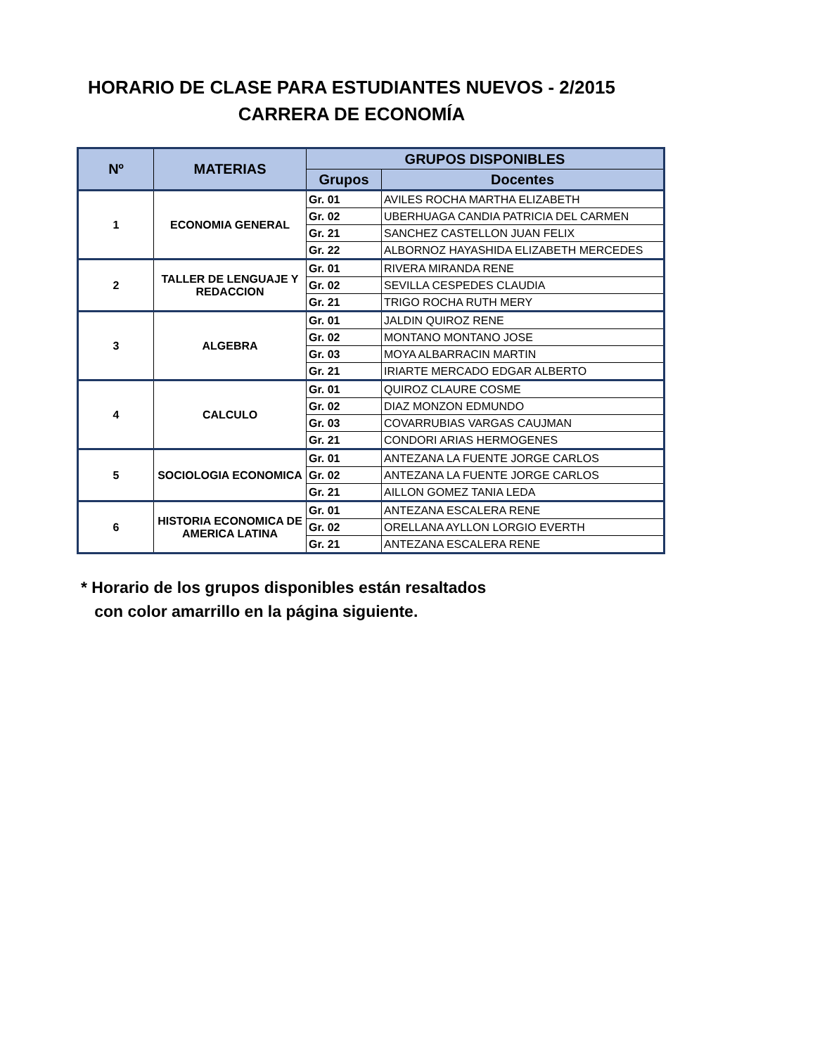HORARIO DE CLASE PARA ESTUDIANTES NUEVOS - 2/2015
CARRERA DE ECONOMÍA
| Nº | MATERIAS | GRUPOS DISPONIBLES | |
| --- | --- | --- | --- |
| | | Grupos | Docentes |
| 1 | ECONOMIA GENERAL | Gr. 01 | AVILES ROCHA MARTHA ELIZABETH |
| | | Gr. 02 | UBERHUAGA CANDIA PATRICIA DEL CARMEN |
| | | Gr. 21 | SANCHEZ CASTELLON JUAN FELIX |
| | | Gr. 22 | ALBORNOZ HAYASHIDA ELIZABETH MERCEDES |
| 2 | TALLER DE LENGUAJE Y REDACCION | Gr. 01 | RIVERA MIRANDA RENE |
| | | Gr. 02 | SEVILLA CESPEDES CLAUDIA |
| | | Gr. 21 | TRIGO ROCHA RUTH MERY |
| 3 | ALGEBRA | Gr. 01 | JALDIN QUIROZ RENE |
| | | Gr. 02 | MONTANO MONTANO JOSE |
| | | Gr. 03 | MOYA ALBARRACIN MARTIN |
| | | Gr. 21 | IRIARTE MERCADO EDGAR ALBERTO |
| 4 | CALCULO | Gr. 01 | QUIROZ CLAURE COSME |
| | | Gr. 02 | DIAZ MONZON EDMUNDO |
| | | Gr. 03 | COVARRUBIAS VARGAS CAUJMAN |
| | | Gr. 21 | CONDORI ARIAS HERMOGENES |
| 5 | SOCIOLOGIA ECONOMICA | Gr. 01 | ANTEZANA LA FUENTE JORGE CARLOS |
| | | Gr. 02 | ANTEZANA LA FUENTE JORGE CARLOS |
| | | Gr. 21 | AILLON GOMEZ TANIA LEDA |
| 6 | HISTORIA ECONOMICA DE AMERICA LATINA | Gr. 01 | ANTEZANA ESCALERA RENE |
| | | Gr. 02 | ORELLANA AYLLON LORGIO EVERTH |
| | | Gr. 21 | ANTEZANA ESCALERA RENE |
* Horario de los grupos disponibles están resaltados
con color amarrillo en la página siguiente.